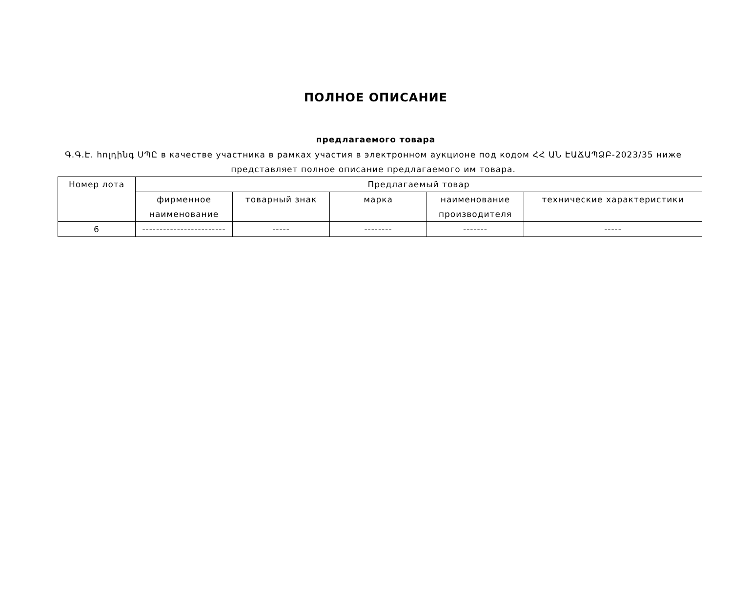ПОЛНОЕ ОПИСАНИЕ
предлагаемого товара
Գ.Գ.Է. հոլդինգ ՍՊԸ в качестве участника в рамках участия в электронном аукционе под кодом ՀՀ ԱՆ ԷԱՃԱՊՁԲ-2023/35 ниже представляет полное описание предлагаемого им товара.
| Номер лота | Предлагаемый товар | | | | |
| --- | --- | --- | --- | --- | --- |
| | фирменное наименование | товарный знак | марка | наименование производителя | технические характеристики |
| 6 | ------------------------ | ----- | -------- | ------- | ----- |